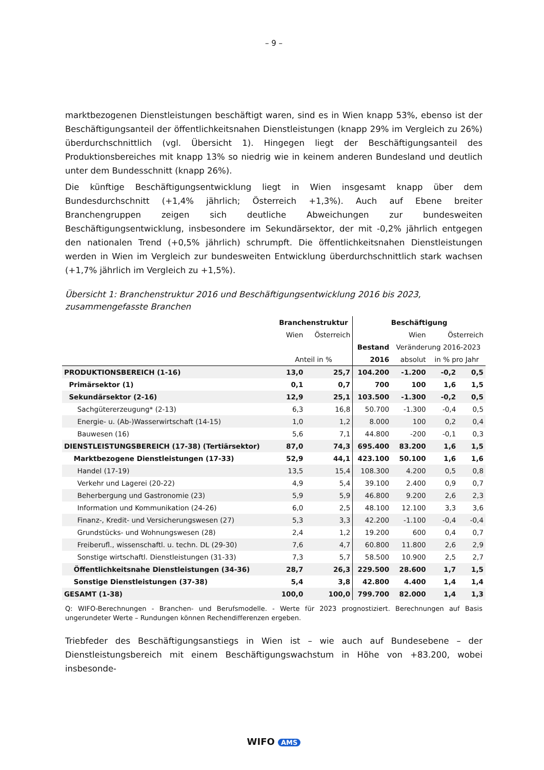– 9 –
marktbezogenen Dienstleistungen beschäftigt waren, sind es in Wien knapp 53%, ebenso ist der Beschäftigungsanteil der öffentlichkeitsnahen Dienstleistungen (knapp 29% im Vergleich zu 26%) überdurchschnittlich (vgl. Übersicht 1). Hingegen liegt der Beschäftigungsanteil des Produktionsbereiches mit knapp 13% so niedrig wie in keinem anderen Bundesland und deutlich unter dem Bundesschnitt (knapp 26%).
Die künftige Beschäftigungsentwicklung liegt in Wien insgesamt knapp über dem Bundesdurchschnitt (+1,4% jährlich; Österreich +1,3%). Auch auf Ebene breiter Branchengruppen zeigen sich deutliche Abweichungen zur bundesweiten Beschäftigungsentwicklung, insbesondere im Sekundärsektor, der mit -0,2% jährlich entgegen den nationalen Trend (+0,5% jährlich) schrumpft. Die öffentlichkeitsnahen Dienstleistungen werden in Wien im Vergleich zur bundesweiten Entwicklung überdurchschnittlich stark wachsen (+1,7% jährlich im Vergleich zu +1,5%).
Übersicht 1: Branchenstruktur 2016 und Beschäftigungsentwicklung 2016 bis 2023, zusammengefasste Branchen
| | Branchenstruktur | | Beschäftigung | | | |
| --- | --- | --- | --- | --- | --- | --- |
| | Wien | Österreich | | Wien | Österreich | |
| | | | Bestand | Veränderung 2016-2023 | | |
| | Anteil in % | | 2016 | absolut | in % pro Jahr | |
| PRODUKTIONSBEREICH (1-16) | 13,0 | 25,7 | 104.200 | -1.200 | -0,2 | 0,5 |
| Primärsektor (1) | 0,1 | 0,7 | 700 | 100 | 1,6 | 1,5 |
| Sekundärsektor (2-16) | 12,9 | 25,1 | 103.500 | -1.300 | -0,2 | 0,5 |
| Sachgütererzeugung* (2-13) | 6,3 | 16,8 | 50.700 | -1.300 | -0,4 | 0,5 |
| Energie- u. (Ab-)Wasserwirtschaft (14-15) | 1,0 | 1,2 | 8.000 | 100 | 0,2 | 0,4 |
| Bauwesen (16) | 5,6 | 7,1 | 44.800 | -200 | -0,1 | 0,3 |
| DIENSTLEISTUNGSBEREICH (17-38) (Tertiärsektor) | 87,0 | 74,3 | 695.400 | 83.200 | 1,6 | 1,5 |
| Marktbezogene Dienstleistungen (17-33) | 52,9 | 44,1 | 423.100 | 50.100 | 1,6 | 1,6 |
| Handel (17-19) | 13,5 | 15,4 | 108.300 | 4.200 | 0,5 | 0,8 |
| Verkehr und Lagerei (20-22) | 4,9 | 5,4 | 39.100 | 2.400 | 0,9 | 0,7 |
| Beherbergung und Gastronomie (23) | 5,9 | 5,9 | 46.800 | 9.200 | 2,6 | 2,3 |
| Information und Kommunikation (24-26) | 6,0 | 2,5 | 48.100 | 12.100 | 3,3 | 3,6 |
| Finanz-, Kredit- und Versicherungswesen (27) | 5,3 | 3,3 | 42.200 | -1.100 | -0,4 | -0,4 |
| Grundstücks- und Wohnungswesen (28) | 2,4 | 1,2 | 19.200 | 600 | 0,4 | 0,7 |
| Freiberufl., wissenschaftl. u. techn. DL (29-30) | 7,6 | 4,7 | 60.800 | 11.800 | 2,6 | 2,9 |
| Sonstige wirtschaftl. Dienstleistungen (31-33) | 7,3 | 5,7 | 58.500 | 10.900 | 2,5 | 2,7 |
| Öffentlichkeitsnahe Dienstleistungen (34-36) | 28,7 | 26,3 | 229.500 | 28.600 | 1,7 | 1,5 |
| Sonstige Dienstleistungen (37-38) | 5,4 | 3,8 | 42.800 | 4.400 | 1,4 | 1,4 |
| GESAMT (1-38) | 100,0 | 100,0 | 799.700 | 82.000 | 1,4 | 1,3 |
Q: WIFO-Berechnungen - Branchen- und Berufsmodelle. - Werte für 2023 prognostiziert. Berechnungen auf Basis ungerundeter Werte – Rundungen können Rechendifferenzen ergeben.
Triebfeder des Beschäftigungsanstiegs in Wien ist – wie auch auf Bundesebene – der Dienstleistungsbereich mit einem Beschäftigungswachstum in Höhe von +83.200, wobei insbesonde-
WIFO AMS